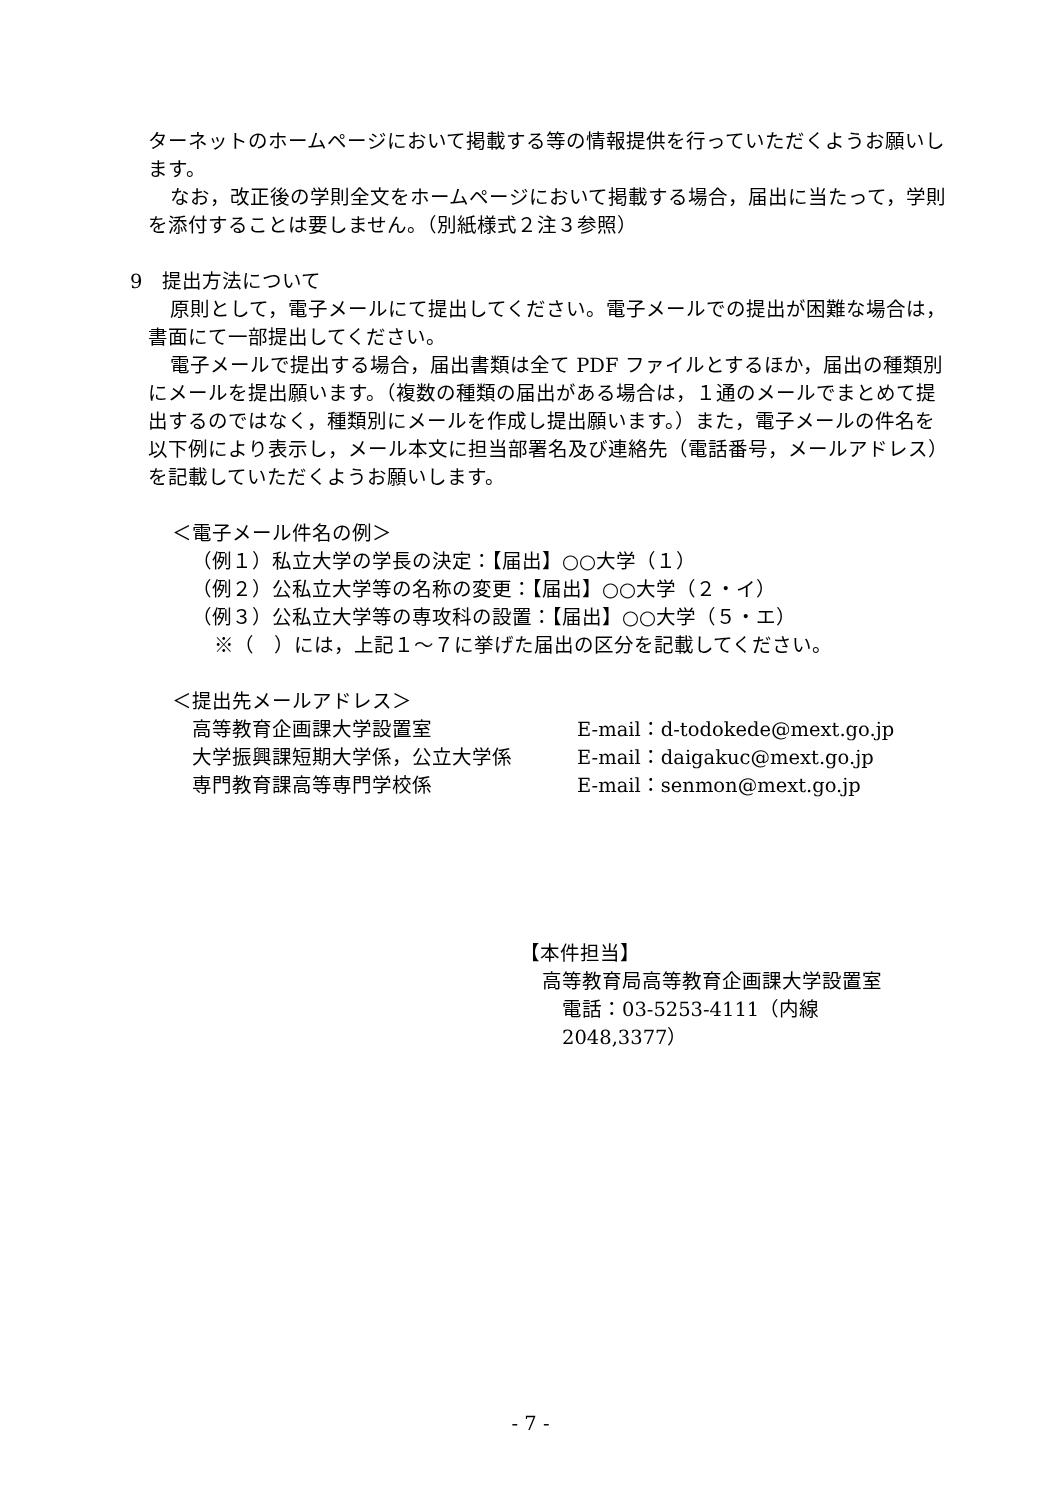ターネットのホームページにおいて掲載する等の情報提供を行っていただくようお願いします。
なお，改正後の学則全文をホームページにおいて掲載する場合，届出に当たって，学則を添付することは要しません。（別紙様式２注３参照）
9　提出方法について
原則として，電子メールにて提出してください。電子メールでの提出が困難な場合は，書面にて一部提出してください。
電子メールで提出する場合，届出書類は全て PDF ファイルとするほか，届出の種類別にメールを提出願います。（複数の種類の届出がある場合は，１通のメールでまとめて提出するのではなく，種類別にメールを作成し提出願います。）また，電子メールの件名を以下例により表示し，メール本文に担当部署名及び連絡先（電話番号，メールアドレス）を記載していただくようお願いします。
＜電子メール件名の例＞
（例１）私立大学の学長の決定：【届出】○○大学（１）
（例２）公私立大学等の名称の変更：【届出】○○大学（２・イ）
（例３）公私立大学等の専攻科の設置：【届出】○○大学（５・エ）
※（　）には，上記１～７に挙げた届出の区分を記載してください。
＜提出先メールアドレス＞
高等教育企画課大学設置室 E-mail：d-todokede@mext.go.jp
大学振興課短期大学係，公立大学係 E-mail：daigakuc@mext.go.jp
専門教育課高等専門学校係 E-mail：senmon@mext.go.jp
【本件担当】
高等教育局高等教育企画課大学設置室
電話：03-5253-4111（内線 2048,3377）
- 7 -